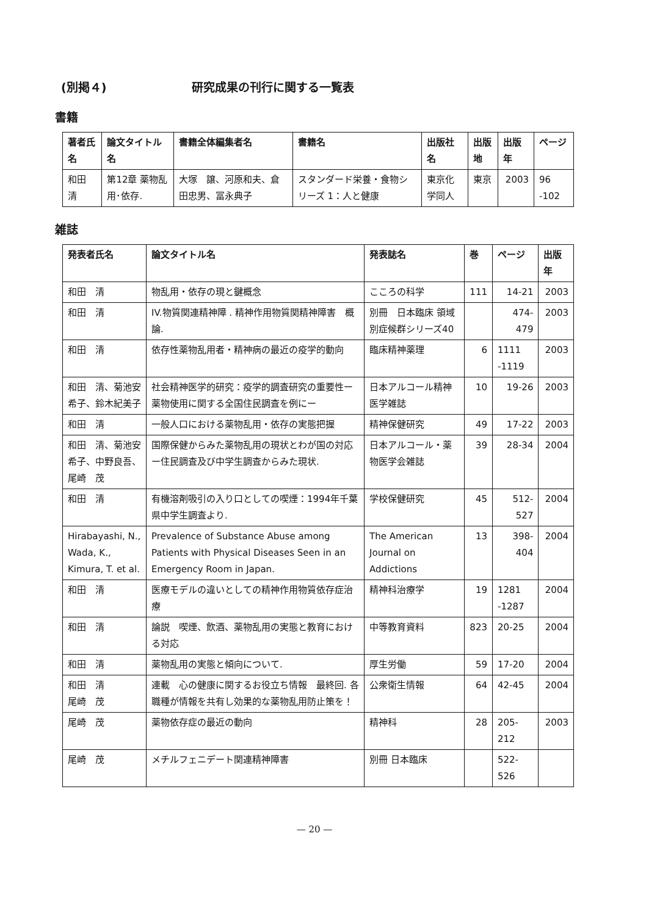(別掲４) 研究成果の刊行に関する一覧表
書籍
| 著者氏名 | 論文タイトル名 | 書籍全体編集者名 | 書籍名 | 出版社名 | 出版地 | 出版年 | ページ |
| --- | --- | --- | --- | --- | --- | --- | --- |
| 和田 清 | 第12章 薬物乱用･依存. | 大塚 譲、河原和夫、倉田忠男、冨永典子 | スタンダード栄養・食物シリーズ 1：人と健康 | 東京化学同人 | 東京 | 2003 | 96 -102 |
雑誌
| 発表者氏名 | 論文タイトル名 | 発表誌名 | 巻 | ページ | 出版年 |
| --- | --- | --- | --- | --- | --- |
| 和田 清 | 物乱用・依存の現と鍵概念 | こころの科学 | 111 | 14-21 | 2003 |
| 和田 清 | IV.物質関連精神障 . 精神作用物質関精神障害 概論. | 別冊 日本臨床 領域別症候群シリーズ40 | | 474-479 | 2003 |
| 和田 清 | 依存性薬物乱用者・精神病の最近の疫学的動向 | 臨床精神薬理 | 6 | 1111 -1119 | 2003 |
| 和田 清、菊池安希子、鈴木紀美子 | 社会精神医学的研究：疫学的調査研究の重要性ー薬物使用に関する全国住民調査を例にー | 日本アルコール精神医学雑誌 | 10 | 19-26 | 2003 |
| 和田 清 | 一般人口における薬物乱用・依存の実態把握 | 精神保健研究 | 49 | 17-22 | 2003 |
| 和田 清、菊池安希子、中野良吾、尾崎 茂 | 国際保健からみた薬物乱用の現状とわが国の対応ー住民調査及び中学生調査からみた現状. | 日本アルコール・薬物医学会雑誌 | 39 | 28-34 | 2004 |
| 和田 清 | 有機溶剤吸引の入り口としての喫煙：1994年千葉県中学生調査より. | 学校保健研究 | 45 | 512-527 | 2004 |
| Hirabayashi, N., Wada, K., Kimura, T. et al. | Prevalence of Substance Abuse among Patients with Physical Diseases Seen in an Emergency Room in Japan. | The American Journal on Addictions | 13 | 398-404 | 2004 |
| 和田 清 | 医療モデルの違いとしての精神作用物質依存症治療 | 精神科治療学 | 19 | 1281 -1287 | 2004 |
| 和田 清 | 論説 喫煙、飲酒、薬物乱用の実態と教育における対応 | 中等教育資料 | 823 | 20-25 | 2004 |
| 和田 清 | 薬物乱用の実態と傾向について. | 厚生労働 | 59 | 17-20 | 2004 |
| 和田 清 尾崎 茂 | 連載 心の健康に関するお役立ち情報 最終回. 各職種が情報を共有し効果的な薬物乱用防止策を！ | 公衆衛生情報 | 64 | 42-45 | 2004 |
| 尾崎 茂 | 薬物依存症の最近の動向 | 精神科 | 28 | 205-212 | 2003 |
| 尾崎 茂 | メチルフェニデート関連精神障害 | 別冊 日本臨床 | | 522-526 | |
— 20 —